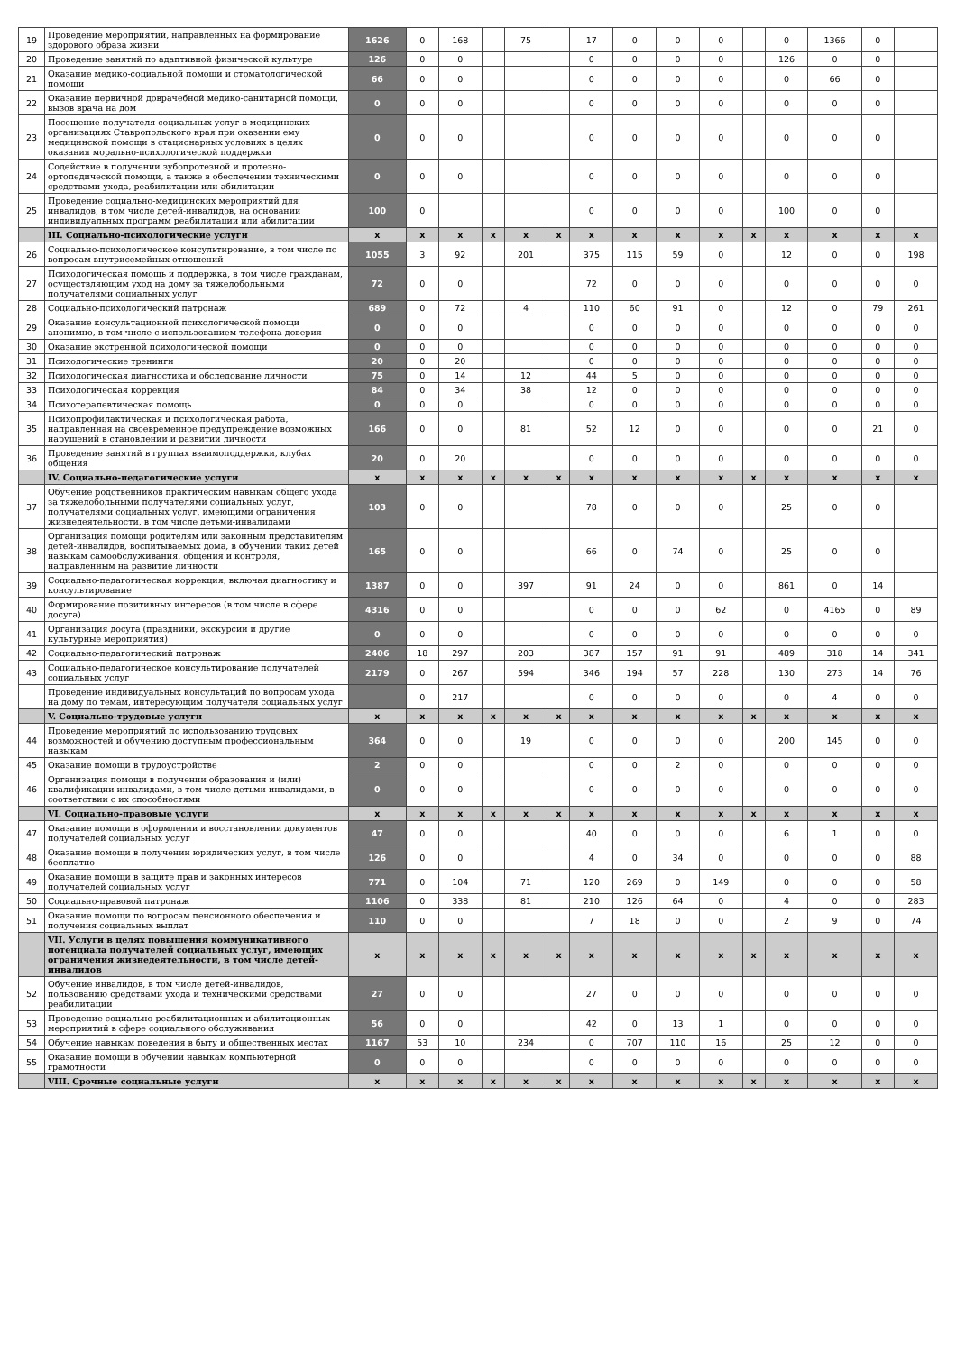| 19 | Проведение мероприятий, направленных на формирование здорового образа жизни | 1626 | 0 | 168 | | 75 | | 17 | 0 | 0 | 0 | | 0 | 1366 | 0 | |
| 20 | Проведение занятий по адаптивной физической культуре | 126 | 0 | 0 | | | | 0 | 0 | 0 | 0 | | 126 | 0 | 0 | |
| 21 | Оказание медико-социальной помощи и стоматологической помощи | 66 | 0 | 0 | | | | 0 | 0 | 0 | 0 | | 0 | 66 | 0 | |
| 22 | Оказание первичной доврачебной медико-санитарной помощи, вызов врача на дом | 0 | 0 | 0 | | | | 0 | 0 | 0 | 0 | | 0 | 0 | 0 | |
| 23 | Посещение получателя социальных услуг в медицинских организациях Ставропольского края при оказании ему медицинской помощи в стационарных условиях в целях оказания морально-психологической поддержки | 0 | 0 | 0 | | | | 0 | 0 | 0 | 0 | | 0 | 0 | 0 | |
| 24 | Содействие в получении зубопротезной и протезно-ортопедической помощи, а также в обеспечении техническими средствами ухода, реабилитации или абилитации | 0 | 0 | 0 | | | | 0 | 0 | 0 | 0 | | 0 | 0 | 0 | |
| 25 | Проведение социально-медицинских мероприятий для инвалидов, в том числе детей-инвалидов, на основании индивидуальных программ реабилитации или абилитации | 100 | 0 | | | | | 0 | 0 | 0 | 0 | | 100 | 0 | 0 | |
| | III. Социально-психологические услуги | x | x | x | x | x | x | x | x | x | x | x | x | x | x | x |
| 26 | Социально-психологическое консультирование, в том числе по вопросам внутрисемейных отношений | 1055 | 3 | 92 | | 201 | | 375 | 115 | 59 | 0 | | 12 | 0 | 0 | 198 |
| 27 | Психологическая помощь и поддержка, в том числе гражданам, осуществляющим уход на дому за тяжелобольными получателями социальных услуг | 72 | 0 | 0 | | | | 72 | 0 | 0 | 0 | | 0 | 0 | 0 | 0 |
| 28 | Социально-психологический патронаж | 689 | 0 | 72 | | 4 | | 110 | 60 | 91 | 0 | | 12 | 0 | 79 | 261 |
| 29 | Оказание консультационной психологической помощи анонимно, в том числе с использованием телефона доверия | 0 | 0 | 0 | | | | 0 | 0 | 0 | 0 | | 0 | 0 | 0 | 0 |
| 30 | Оказание экстренной психологической помощи | 0 | 0 | 0 | | | | 0 | 0 | 0 | 0 | | 0 | 0 | 0 | 0 |
| 31 | Психологические тренинги | 20 | 0 | 20 | | | | 0 | 0 | 0 | 0 | | 0 | 0 | 0 | 0 |
| 32 | Психологическая диагностика и обследование личности | 75 | 0 | 14 | | 12 | | 44 | 5 | 0 | 0 | | 0 | 0 | 0 | 0 |
| 33 | Психологическая коррекция | 84 | 0 | 34 | | 38 | | 12 | 0 | 0 | 0 | | 0 | 0 | 0 | 0 |
| 34 | Психотерапевтическая помощь | 0 | 0 | 0 | | | | 0 | 0 | 0 | 0 | | 0 | 0 | 0 | 0 |
| 35 | Психопрофилактическая и психологическая работа, направленная на своевременное предупреждение возможных нарушений в становлении и развитии личности | 166 | 0 | 0 | | 81 | | 52 | 12 | 0 | 0 | | 0 | 0 | 21 | 0 |
| 36 | Проведение занятий в группах взаимоподдержки, клубах общения | 20 | 0 | 20 | | | | 0 | 0 | 0 | 0 | | 0 | 0 | 0 | 0 |
| | IV. Социально-педагогические услуги | x | x | x | x | x | x | x | x | x | x | x | x | x | x | x |
| 37 | Обучение родственников практическим навыкам общего ухода за тяжелобольными получателями социальных услуг, получателями социальных услуг, имеющими ограничения жизнедеятельности, в том числе детьми-инвалидами | 103 | 0 | 0 | | | | 78 | 0 | 0 | 0 | | 25 | 0 | 0 | |
| 38 | Организация помощи родителям или законным представителям детей-инвалидов, воспитываемых дома, в обучении таких детей навыкам самообслуживания, общения и контроля, направленным на развитие личности | 165 | 0 | 0 | | | | 66 | 0 | 74 | 0 | | 25 | 0 | 0 | |
| 39 | Социально-педагогическая коррекция, включая диагностику и консультирование | 1387 | 0 | 0 | | 397 | | 91 | 24 | 0 | 0 | | 861 | 0 | 14 | |
| 40 | Формирование позитивных интересов (в том числе в сфере досуга) | 4316 | 0 | 0 | | | | 0 | 0 | 0 | 62 | | 0 | 4165 | 0 | 89 |
| 41 | Организация досуга (праздники, экскурсии и другие культурные мероприятия) | 0 | 0 | 0 | | | | 0 | 0 | 0 | 0 | | 0 | 0 | 0 | 0 |
| 42 | Социально-педагогический патронаж | 2406 | 18 | 297 | | 203 | | 387 | 157 | 91 | 91 | | 489 | 318 | 14 | 341 |
| 43 | Социально-педагогическое консультирование получателей социальных услуг | 2179 | 0 | 267 | | 594 | | 346 | 194 | 57 | 228 | | 130 | 273 | 14 | 76 |
| | Проведение индивидуальных консультаций по вопросам ухода на дому по темам, интересующим получателя социальных услуг | | 0 | 217 | | | | 0 | 0 | 0 | 0 | | 0 | 4 | 0 | 0 |
| | V. Социально-трудовые услуги | x | x | x | x | x | x | x | x | x | x | x | x | x | x | x |
| 44 | Проведение мероприятий по использованию трудовых возможностей и обучению доступным профессиональным навыкам | 364 | 0 | 0 | | 19 | | 0 | 0 | 0 | 0 | | 200 | 145 | 0 | 0 |
| 45 | Оказание помощи в трудоустройстве | 2 | 0 | 0 | | | | 0 | 0 | 2 | 0 | | 0 | 0 | 0 | 0 |
| 46 | Организация помощи в получении образования и (или) квалификации инвалидами, в том числе детьми-инвалидами, в соответствии с их способностями | 0 | 0 | 0 | | | | 0 | 0 | 0 | 0 | | 0 | 0 | 0 | 0 |
| | VI. Социально-правовые услуги | x | x | x | x | x | x | x | x | x | x | x | x | x | x | x |
| 47 | Оказание помощи в оформлении и восстановлении документов получателей социальных услуг | 47 | 0 | 0 | | | | 40 | 0 | 0 | 0 | | 6 | 1 | 0 | 0 |
| 48 | Оказание помощи в получении юридических услуг, в том числе бесплатно | 126 | 0 | 0 | | | | 4 | 0 | 34 | 0 | | 0 | 0 | 0 | 88 |
| 49 | Оказание помощи в защите прав и законных интересов получателей социальных услуг | 771 | 0 | 104 | | 71 | | 120 | 269 | 0 | 149 | | 0 | 0 | 0 | 58 |
| 50 | Социально-правовой патронаж | 1106 | 0 | 338 | | 81 | | 210 | 126 | 64 | 0 | | 4 | 0 | 0 | 283 |
| 51 | Оказание помощи по вопросам пенсионного обеспечения и получения социальных выплат | 110 | 0 | 0 | | | | 7 | 18 | 0 | 0 | | 2 | 9 | 0 | 74 |
| | VII. Услуги в целях повышения коммуникативного потенциала получателей социальных услуг, имеющих ограничения жизнедеятельности, в том числе детей-инвалидов | x | x | x | x | x | x | x | x | x | x | x | x | x | x | x |
| 52 | Обучение инвалидов, в том числе детей-инвалидов, пользованию средствами ухода и техническими средствами реабилитации | 27 | 0 | 0 | | | | 27 | 0 | 0 | 0 | | 0 | 0 | 0 | 0 |
| 53 | Проведение социально-реабилитационных и абилитационных мероприятий в сфере социального обслуживания | 56 | 0 | 0 | | | | 42 | 0 | 13 | 1 | | 0 | 0 | 0 | 0 |
| 54 | Обучение навыкам поведения в быту и общественных местах | 1167 | 53 | 10 | | 234 | | 0 | 707 | 110 | 16 | | 25 | 12 | 0 | 0 |
| 55 | Оказание помощи в обучении навыкам компьютерной грамотности | 0 | 0 | 0 | | | | 0 | 0 | 0 | 0 | | 0 | 0 | 0 | 0 |
| | VIII. Срочные социальные услуги | x | x | x | x | x | x | x | x | x | x | x | x | x | x | x |